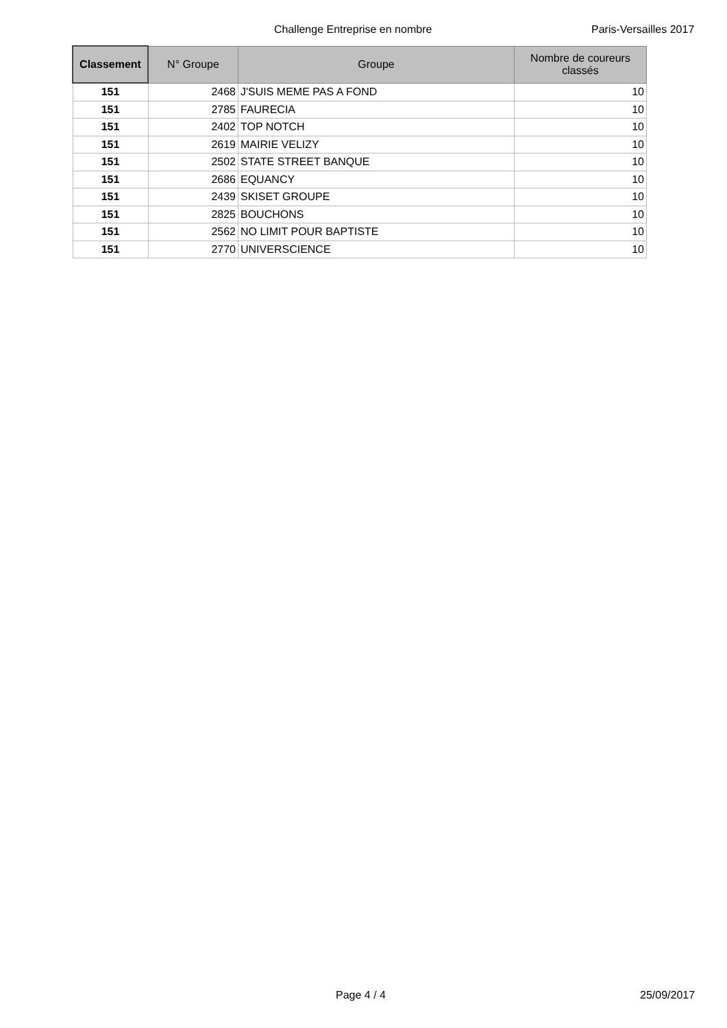Challenge Entreprise en nombre Paris-Versailles 2017
| Classement | N° Groupe | Groupe | Nombre de coureurs classés |
| --- | --- | --- | --- |
| 151 | 2468 | J'SUIS MEME PAS A FOND | 10 |
| 151 | 2785 | FAURECIA | 10 |
| 151 | 2402 | TOP NOTCH | 10 |
| 151 | 2619 | MAIRIE VELIZY | 10 |
| 151 | 2502 | STATE STREET BANQUE | 10 |
| 151 | 2686 | EQUANCY | 10 |
| 151 | 2439 | SKISET GROUPE | 10 |
| 151 | 2825 | BOUCHONS | 10 |
| 151 | 2562 | NO LIMIT POUR BAPTISTE | 10 |
| 151 | 2770 | UNIVERSCIENCE | 10 |
Page 4 / 4 25/09/2017